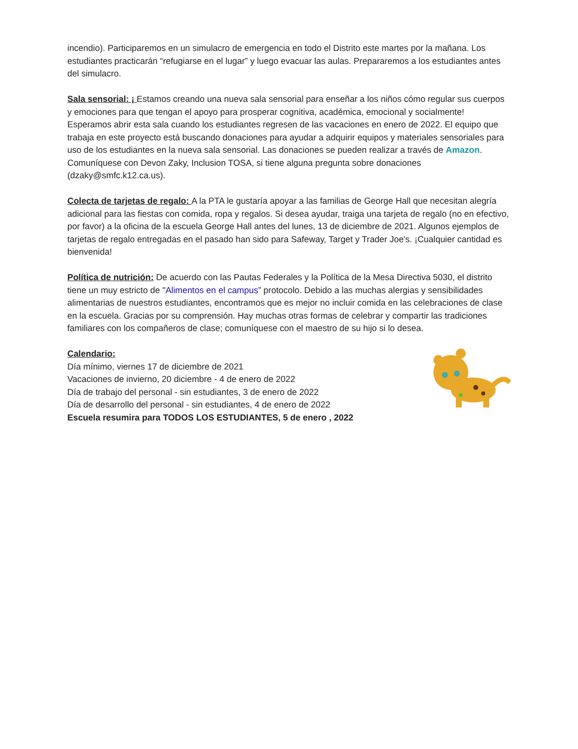incendio). Participaremos en un simulacro de emergencia en todo el Distrito este martes por la mañana. Los estudiantes practicarán “refugiarse en el lugar” y luego evacuar las aulas. Prepararemos a los estudiantes antes del simulacro.
Sala sensorial: ¡ Estamos creando una nueva sala sensorial para enseñar a los niños cómo regular sus cuerpos y emociones para que tengan el apoyo para prosperar cognitiva, académica, emocional y socialmente! Esperamos abrir esta sala cuando los estudiantes regresen de las vacaciones en enero de 2022. El equipo que trabaja en este proyecto está buscando donaciones para ayudar a adquirir equipos y materiales sensoriales para uso de los estudiantes en la nueva sala sensorial. Las donaciones se pueden realizar a través de Amazon. Comuníquese con Devon Zaky, Inclusion TOSA, si tiene alguna pregunta sobre donaciones (dzaky@smfc.k12.ca.us).
Colecta de tarjetas de regalo: A la PTA le gustaría apoyar a las familias de George Hall que necesitan alegría adicional para las fiestas con comida, ropa y regalos. Si desea ayudar, traiga una tarjeta de regalo (no en efectivo, por favor) a la oficina de la escuela George Hall antes del lunes, 13 de diciembre de 2021. Algunos ejemplos de tarjetas de regalo entregadas en el pasado han sido para Safeway, Target y Trader Joe's. ¡Cualquier cantidad es bienvenida!
Política de nutrición: De acuerdo con las Pautas Federales y la Política de la Mesa Directiva 5030, el distrito tiene un muy estricto de "Alimentos en el campus” protocolo. Debido a las muchas alergias y sensibilidades alimentarias de nuestros estudiantes, encontramos que es mejor no incluir comida en las celebraciones de clase en la escuela. Gracias por su comprensión. Hay muchas otras formas de celebrar y compartir las tradiciones familiares con los compañeros de clase; comuníquese con el maestro de su hijo si lo desea.
Calendario:
Día mínimo, viernes 17 de diciembre de 2021
Vacaciones de invierno, 20 diciembre - 4 de enero de 2022
Día de trabajo del personal - sin estudiantes, 3 de enero de 2022
Día de desarrollo del personal - sin estudiantes, 4 de enero de 2022
Escuela resumira para TODOS LOS ESTUDIANTES, 5 de enero , 2022